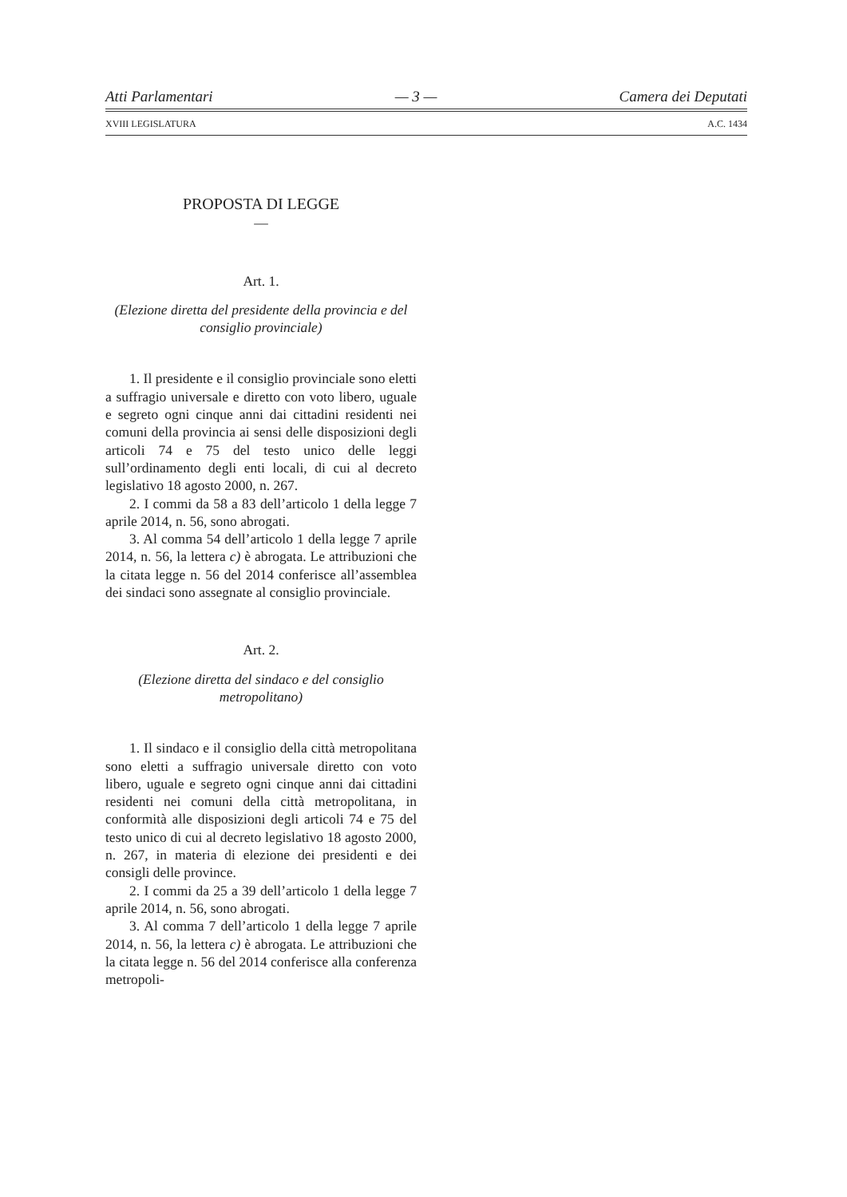Atti Parlamentari — 3 — Camera dei Deputati
XVIII LEGISLATURA A.C. 1434
PROPOSTA DI LEGGE
—
Art. 1.
(Elezione diretta del presidente della provincia e del consiglio provinciale)
1. Il presidente e il consiglio provinciale sono eletti a suffragio universale e diretto con voto libero, uguale e segreto ogni cinque anni dai cittadini residenti nei comuni della provincia ai sensi delle disposizioni degli articoli 74 e 75 del testo unico delle leggi sull’ordinamento degli enti locali, di cui al decreto legislativo 18 agosto 2000, n. 267.
2. I commi da 58 a 83 dell’articolo 1 della legge 7 aprile 2014, n. 56, sono abrogati.
3. Al comma 54 dell’articolo 1 della legge 7 aprile 2014, n. 56, la lettera c) è abrogata. Le attribuzioni che la citata legge n. 56 del 2014 conferisce all’assemblea dei sindaci sono assegnate al consiglio provinciale.
Art. 2.
(Elezione diretta del sindaco e del consiglio metropolitano)
1. Il sindaco e il consiglio della città metropolitana sono eletti a suffragio universale diretto con voto libero, uguale e segreto ogni cinque anni dai cittadini residenti nei comuni della città metropolitana, in conformità alle disposizioni degli articoli 74 e 75 del testo unico di cui al decreto legislativo 18 agosto 2000, n. 267, in materia di elezione dei presidenti e dei consigli delle province.
2. I commi da 25 a 39 dell’articolo 1 della legge 7 aprile 2014, n. 56, sono abrogati.
3. Al comma 7 dell’articolo 1 della legge 7 aprile 2014, n. 56, la lettera c) è abrogata. Le attribuzioni che la citata legge n. 56 del 2014 conferisce alla conferenza metropoli-